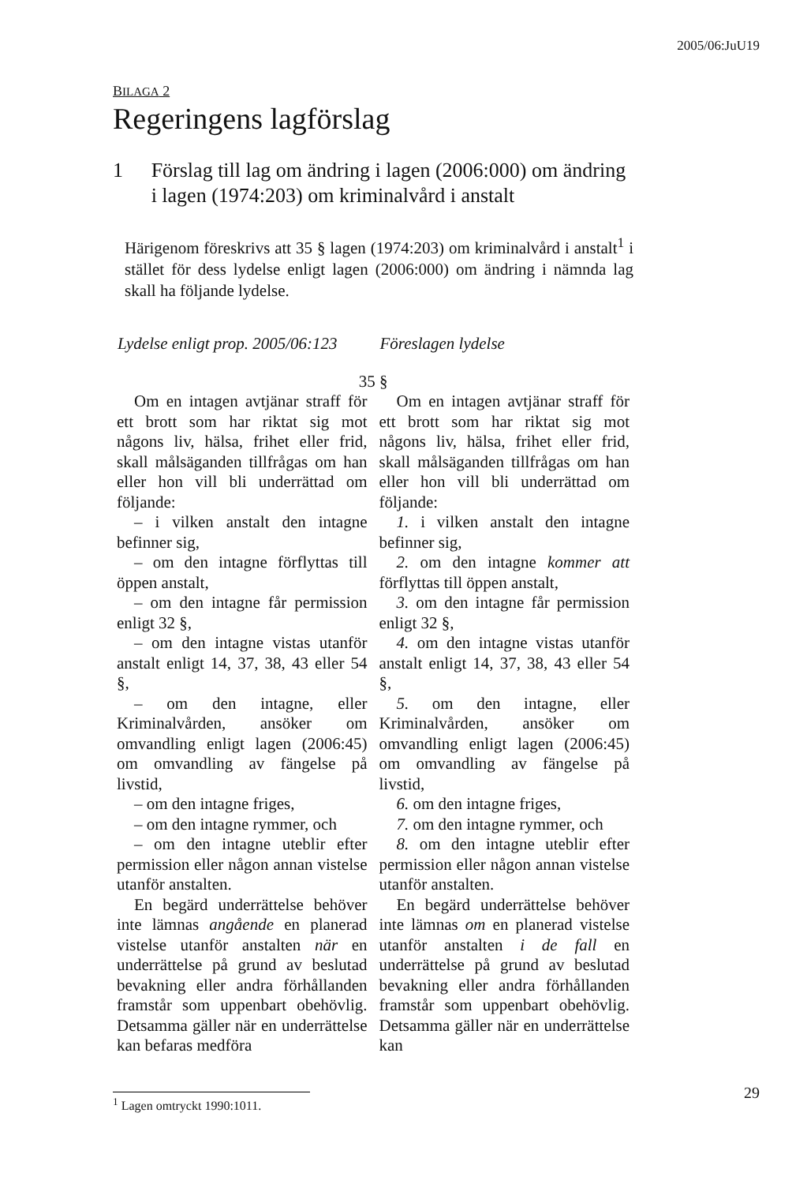2005/06:JuU19
BILAGA 2
Regeringens lagförslag
1 Förslag till lag om ändring i lagen (2006:000) om ändring i lagen (1974:203) om kriminalvård i anstalt
Härigenom föreskrivs att 35 § lagen (1974:203) om kriminalvård i anstalt<sup>1</sup> i stället för dess lydelse enligt lagen (2006:000) om ändring i nämnda lag skall ha följande lydelse.
| Lydelse enligt prop. 2005/06:123 | Föreslagen lydelse |
| --- | --- |
| 35 § | |
| Om en intagen avtjänar straff för ett brott som har riktat sig mot någons liv, hälsa, frihet eller frid, skall målsäganden tillfrågas om han eller hon vill bli underrättad om följande: – i vilken anstalt den intagne befinner sig, – om den intagne förflyttas till öppen anstalt, – om den intagne får permission enligt 32 §, – om den intagne vistas utanför anstalt enligt 14, 37, 38, 43 eller 54 §, – om den intagne, eller Kriminalvården, ansöker om omvandling enligt lagen (2006:45) om omvandling av fängelse på livstid, – om den intagne friges, – om den intagne rymmer, och – om den intagne uteblir efter permission eller någon annan vistelse utanför anstalten. En begärd underrättelse behöver inte lämnas angående en planerad vistelse utanför anstalten när en underrättelse på grund av beslutad bevakning eller andra förhållanden framstår som uppenbart obehövlig. Detsamma gäller när en underrättelse kan befaras medföra | Om en intagen avtjänar straff för ett brott som har riktat sig mot någons liv, hälsa, frihet eller frid, skall målsäganden tillfrågas om han eller hon vill bli underrättad om följande: 1. i vilken anstalt den intagne befinner sig, 2. om den intagne kommer att förflyttas till öppen anstalt, 3. om den intagne får permission enligt 32 §, 4. om den intagne vistas utanför anstalt enligt 14, 37, 38, 43 eller 54 §, 5. om den intagne, eller Kriminalvården, ansöker om omvandling enligt lagen (2006:45) om omvandling av fängelse på livstid, 6. om den intagne friges, 7. om den intagne rymmer, och 8. om den intagne uteblir efter permission eller någon annan vistelse utanför anstalten. En begärd underrättelse behöver inte lämnas om en planerad vistelse utanför anstalten i de fall en underrättelse på grund av beslutad bevakning eller andra förhållanden framstår som uppenbart obehövlig. Detsamma gäller när en underrättelse kan |
<sup>1</sup> Lagen omtryckt 1990:1011.
29